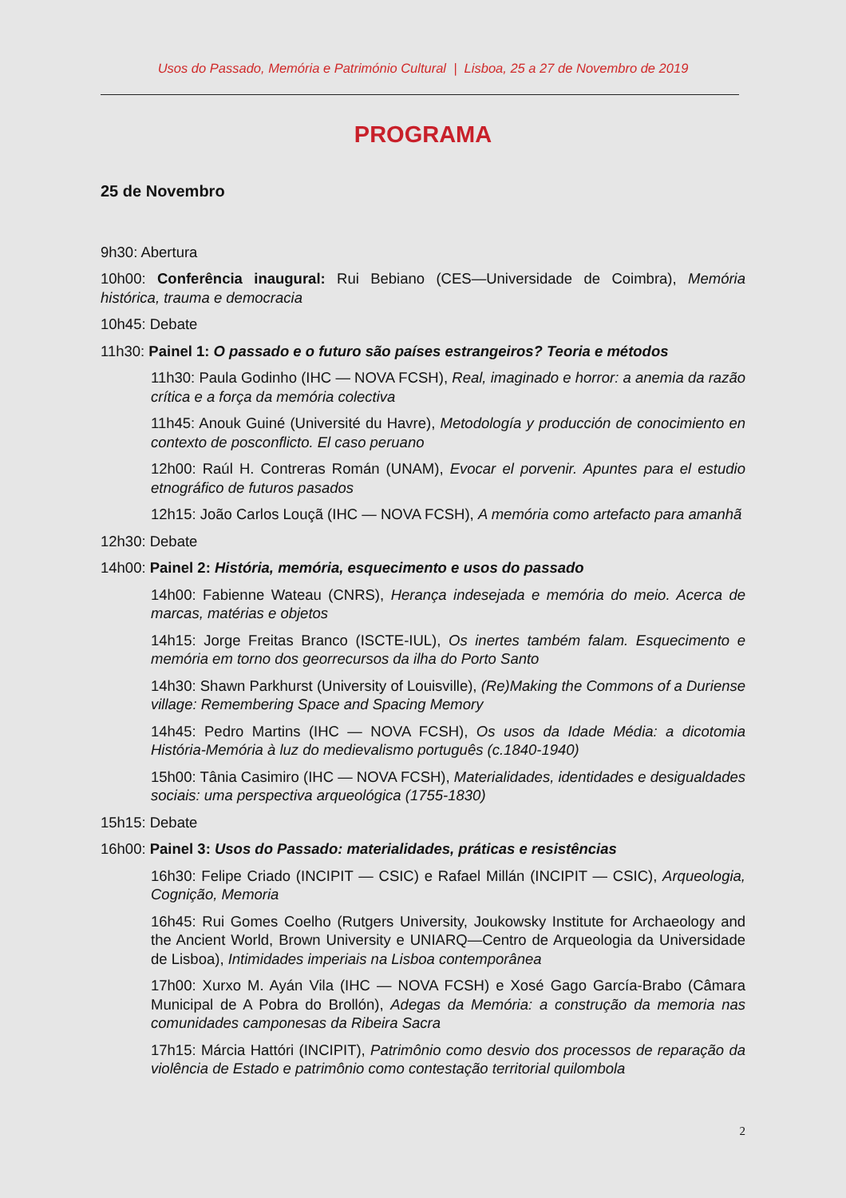Usos do Passado, Memória e Património Cultural | Lisboa, 25 a 27 de Novembro de 2019
PROGRAMA
25 de Novembro
9h30: Abertura
10h00: Conferência inaugural: Rui Bebiano (CES—Universidade de Coimbra), Memória histórica, trauma e democracia
10h45: Debate
11h30: Painel 1: O passado e o futuro são países estrangeiros? Teoria e métodos
11h30: Paula Godinho (IHC — NOVA FCSH), Real, imaginado e horror: a anemia da razão crítica e a força da memória colectiva
11h45: Anouk Guiné (Université du Havre), Metodología y producción de conocimiento en contexto de posconflicto. El caso peruano
12h00: Raúl H. Contreras Román (UNAM), Evocar el porvenir. Apuntes para el estudio etnográfico de futuros pasados
12h15: João Carlos Louçã (IHC — NOVA FCSH), A memória como artefacto para amanhã
12h30: Debate
14h00: Painel 2: História, memória, esquecimento e usos do passado
14h00: Fabienne Wateau (CNRS), Herança indesejada e memória do meio. Acerca de marcas, matérias e objetos
14h15: Jorge Freitas Branco (ISCTE-IUL), Os inertes também falam. Esquecimento e memória em torno dos georrecursos da ilha do Porto Santo
14h30: Shawn Parkhurst (University of Louisville), (Re)Making the Commons of a Duriense village: Remembering Space and Spacing Memory
14h45: Pedro Martins (IHC — NOVA FCSH), Os usos da Idade Média: a dicotomia História-Memória à luz do medievalismo português (c.1840-1940)
15h00: Tânia Casimiro (IHC — NOVA FCSH), Materialidades, identidades e desigualdades sociais: uma perspectiva arqueológica (1755-1830)
15h15: Debate
16h00: Painel 3: Usos do Passado: materialidades, práticas e resistências
16h30: Felipe Criado (INCIPIT — CSIC) e Rafael Millán (INCIPIT — CSIC), Arqueologia, Cognição, Memoria
16h45: Rui Gomes Coelho (Rutgers University, Joukowsky Institute for Archaeology and the Ancient World, Brown University e UNIARQ—Centro de Arqueologia da Universidade de Lisboa), Intimidades imperiais na Lisboa contemporânea
17h00: Xurxo M. Ayán Vila (IHC — NOVA FCSH) e Xosé Gago García-Brabo (Câmara Municipal de A Pobra do Brollón), Adegas da Memória: a construção da memoria nas comunidades camponesas da Ribeira Sacra
17h15: Márcia Hattóri (INCIPIT), Patrimônio como desvio dos processos de reparação da violência de Estado e patrimônio como contestação territorial quilombola
2